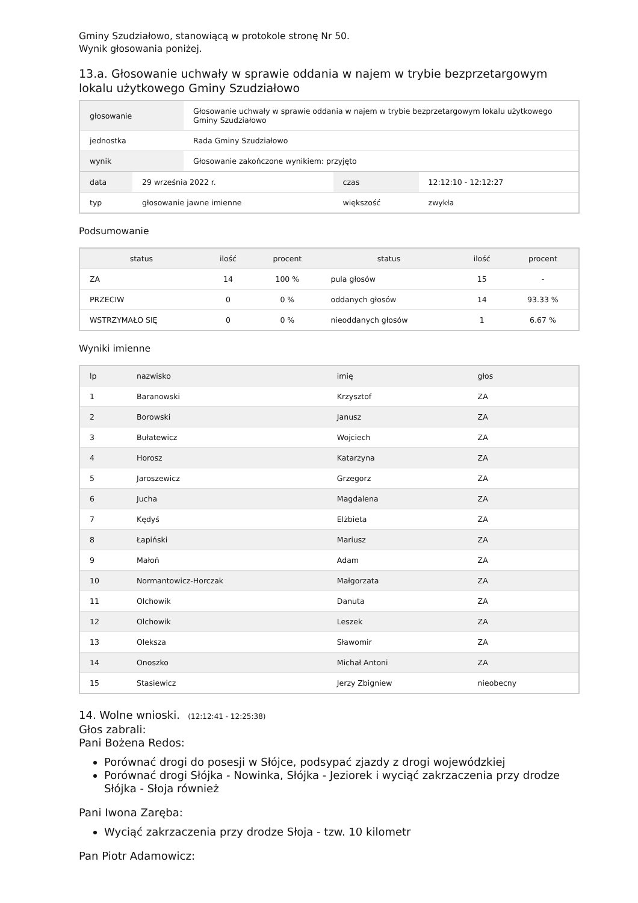Gminy Szudziałowo, stanowiącą w protokole stronę Nr 50.
Wynik głosowania poniżej.
13.a. Głosowanie uchwały w sprawie oddania w najem w trybie bezprzetargowym lokalu użytkowego Gminy Szudziałowo
| głosowanie | Głosowanie uchwały w sprawie oddania w najem w trybie bezprzetargowym lokalu użytkowego Gminy Szudziałowo |
| jednostka | Rada Gminy Szudziałowo |
| wynik | Głosowanie zakończone wynikiem: przyjęto |
| data | 29 września 2022 r. | czas | 12:12:10 - 12:12:27 |
| typ | głosowanie jawne imienne | większość | zwykła |
Podsumowanie
| status | ilość | procent | status | ilość | procent |
| --- | --- | --- | --- | --- | --- |
| ZA | 14 | 100 % | pula głosów | 15 | - |
| PRZECIW | 0 | 0 % | oddanych głosów | 14 | 93.33 % |
| WSTRZYMAŁO SIĘ | 0 | 0 % | nieoddanych głosów | 1 | 6.67 % |
Wyniki imienne
| lp | nazwisko | imię | głos |
| --- | --- | --- | --- |
| 1 | Baranowski | Krzysztof | ZA |
| 2 | Borowski | Janusz | ZA |
| 3 | Bułatewicz | Wojciech | ZA |
| 4 | Horosz | Katarzyna | ZA |
| 5 | Jaroszewicz | Grzegorz | ZA |
| 6 | Jucha | Magdalena | ZA |
| 7 | Kędyś | Elżbieta | ZA |
| 8 | Łapiński | Mariusz | ZA |
| 9 | Małoń | Adam | ZA |
| 10 | Normantowicz-Horczak | Małgorzata | ZA |
| 11 | Olchowik | Danuta | ZA |
| 12 | Olchowik | Leszek | ZA |
| 13 | Oleksza | Sławomir | ZA |
| 14 | Onoszko | Michał Antoni | ZA |
| 15 | Stasiewicz | Jerzy Zbigniew | nieobecny |
14. Wolne wnioski. (12:12:41 - 12:25:38)
Głos zabrali:
Pani Bożena Redos:
Porównać drogi do posesji w Słójce, podsypać zjazdy z drogi wojewódzkiej
Porównać drogi Słójka - Nowinka, Słójka - Jeziorek i wyciąć zakrzaczenia przy drodze Słójka - Słoja również
Pani Iwona Zaręba:
Wyciąć zakrzaczenia przy drodze Słoja - tzw. 10 kilometr
Pan Piotr Adamowicz: